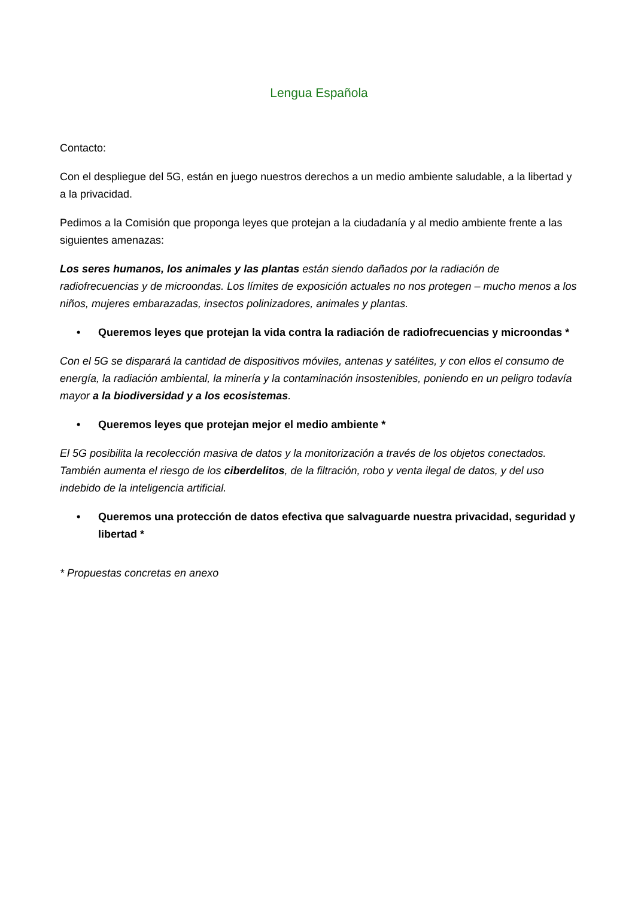Lengua Española
Contacto:
Con el despliegue del 5G, están en juego nuestros derechos a un medio ambiente saludable, a la libertad y a la privacidad.
Pedimos a la Comisión que proponga leyes que protejan a la ciudadanía y al medio ambiente frente a las siguientes amenazas:
Los seres humanos, los animales y las plantas están siendo dañados por la radiación de radiofrecuencias y de microondas. Los límites de exposición actuales no nos protegen – mucho menos a los niños, mujeres embarazadas, insectos polinizadores, animales y plantas.
• Queremos leyes que protejan la vida contra la radiación de radiofrecuencias y microondas *
Con el 5G se disparará la cantidad de dispositivos móviles, antenas y satélites, y con ellos el consumo de energía, la radiación ambiental, la minería y la contaminación insostenibles, poniendo en un peligro todavía mayor a la biodiversidad y a los ecosistemas.
• Queremos leyes que protejan mejor el medio ambiente *
El 5G posibilita la recolección masiva de datos y la monitorización a través de los objetos conectados. También aumenta el riesgo de los ciberdelitos, de la filtración, robo y venta ilegal de datos, y del uso indebido de la inteligencia artificial.
• Queremos una protección de datos efectiva que salvaguarde nuestra privacidad, seguridad y libertad *
* Propuestas concretas en anexo